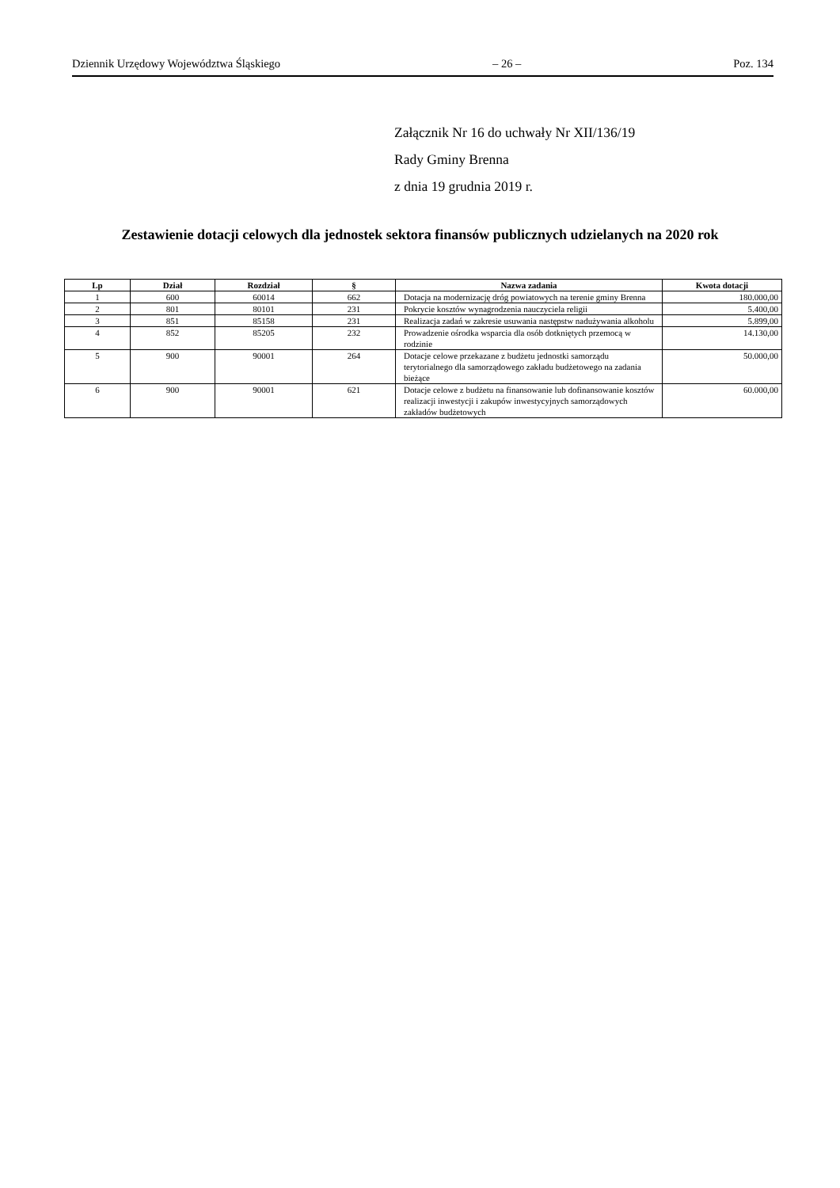Dziennik Urzędowy Województwa Śląskiego – 26 – Poz. 134
Załącznik Nr 16 do uchwały Nr XII/136/19
Rady Gminy Brenna
z dnia 19 grudnia 2019 r.
Zestawienie dotacji celowych dla jednostek sektora finansów publicznych udzielanych na 2020 rok
| Lp | Dział | Rozdział | § | Nazwa zadania | Kwota dotacji |
| --- | --- | --- | --- | --- | --- |
| 1 | 600 | 60014 | 662 | Dotacja na modernizację dróg powiatowych na terenie gminy Brenna | 180.000,00 |
| 2 | 801 | 80101 | 231 | Pokrycie kosztów wynagrodzenia nauczyciela religii | 5.400,00 |
| 3 | 851 | 85158 | 231 | Realizacja zadań w zakresie usuwania następstw nadużywania alkoholu | 5.899,00 |
| 4 | 852 | 85205 | 232 | Prowadzenie ośrodka wsparcia dla osób dotkniętych przemocą w rodzinie | 14.130,00 |
| 5 | 900 | 90001 | 264 | Dotacje celowe przekazane z budżetu jednostki samorządu terytorialnego dla samorządowego zakładu budżetowego na zadania bieżące | 50.000,00 |
| 6 | 900 | 90001 | 621 | Dotacje celowe z budżetu na finansowanie lub dofinansowanie kosztów realizacji inwestycji i zakupów inwestycyjnych samorządowych zakładów budżetowych | 60.000,00 |